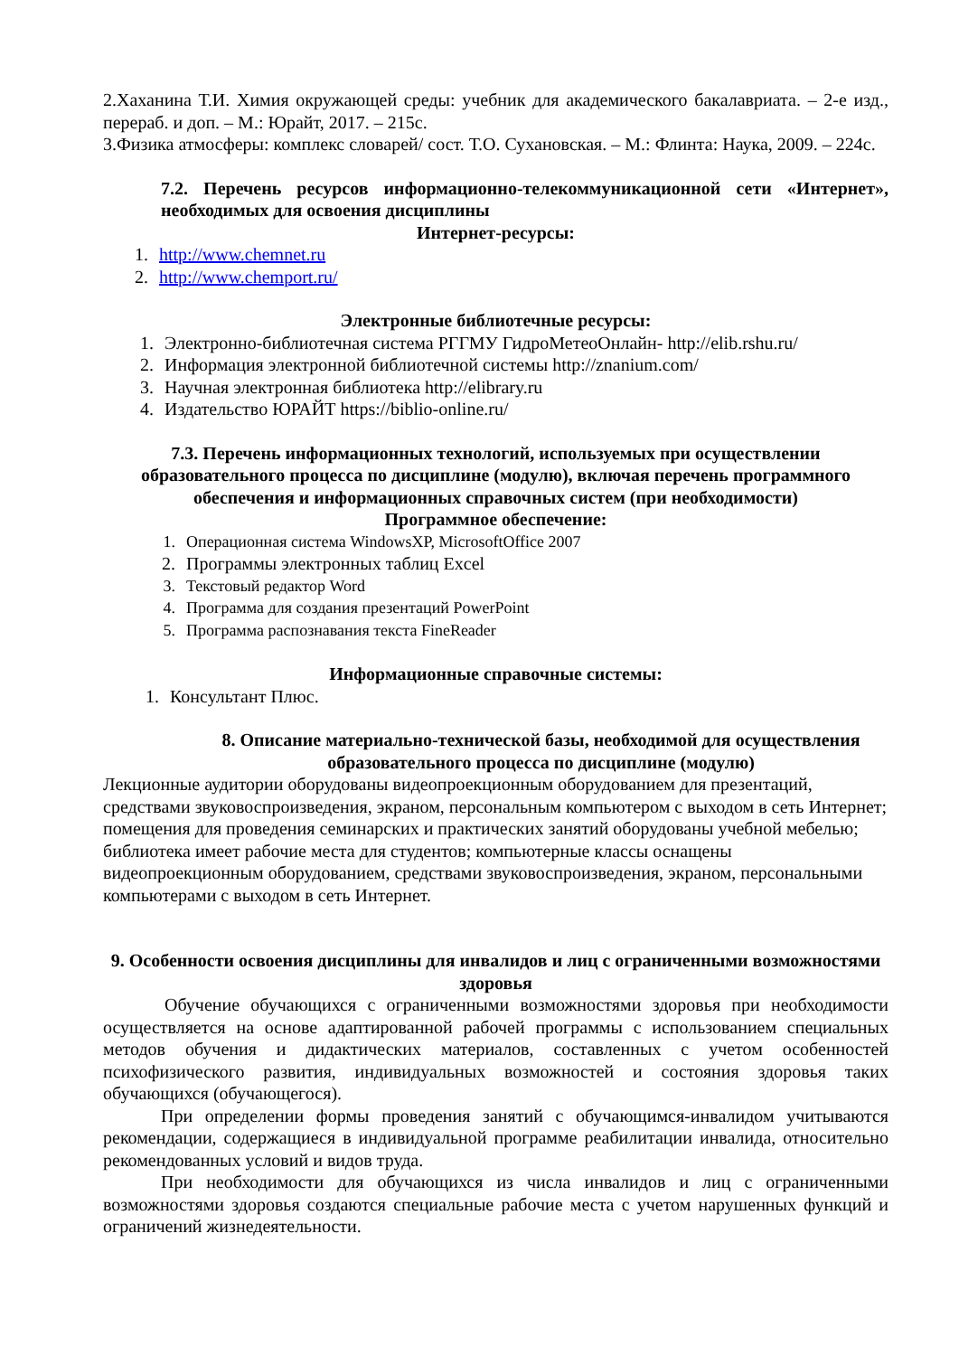2.Хаханина Т.И. Химия окружающей среды: учебник для академического бакалавриата. – 2-е изд., перераб. и доп. – М.: Юрайт, 2017. – 215с.
3.Физика атмосферы: комплекс словарей/ сост. Т.О. Сухановская. – М.: Флинта: Наука, 2009. – 224с.
7.2. Перечень ресурсов информационно-телекоммуникационной сети «Интернет», необходимых для освоения дисциплины
Интернет-ресурсы:
1. http://www.chemnet.ru
2. http://www.chemport.ru/
Электронные библиотечные ресурсы:
1. Электронно-библиотечная система РГГМУ ГидроМетеоОнлайн- http://elib.rshu.ru/
2. Информация электронной библиотечной системы http://znanium.com/
3. Научная электронная библиотека http://elibrary.ru
4. Издательство ЮРАЙТ https://biblio-online.ru/
7.3. Перечень информационных технологий, используемых при осуществлении образовательного процесса по дисциплине (модулю), включая перечень программного обеспечения и информационных справочных систем (при необходимости)
Программное обеспечение:
1. Операционная система WindowsXP, MicrosoftOffice 2007
2. Программы электронных таблиц Excel
3. Текстовый редактор Word
4. Программа для создания презентаций PowerPoint
5. Программа распознавания текста FineReader
Информационные справочные системы:
1. Консультант Плюс.
8. Описание материально-технической базы, необходимой для осуществления образовательного процесса по дисциплине (модулю)
Лекционные аудитории оборудованы видеопроекционным оборудованием для презентаций, средствами звуковоспроизведения, экраном, персональным компьютером с выходом в сеть Интернет; помещения для проведения семинарских и практических занятий оборудованы учебной мебелью; библиотека имеет рабочие места для студентов; компьютерные классы оснащены видеопроекционным оборудованием, средствами звуковоспроизведения, экраном, персональными компьютерами с выходом в сеть Интернет.
9. Особенности освоения дисциплины для инвалидов и лиц с ограниченными возможностями здоровья
Обучение обучающихся с ограниченными возможностями здоровья при необходимости осуществляется на основе адаптированной рабочей программы с использованием специальных методов обучения и дидактических материалов, составленных с учетом особенностей психофизического развития, индивидуальных возможностей и состояния здоровья таких обучающихся (обучающегося).
При определении формы проведения занятий с обучающимся-инвалидом учитываются рекомендации, содержащиеся в индивидуальной программе реабилитации инвалида, относительно рекомендованных условий и видов труда.
При необходимости для обучающихся из числа инвалидов и лиц с ограниченными возможностями здоровья создаются специальные рабочие места с учетом нарушенных функций и ограничений жизнедеятельности.